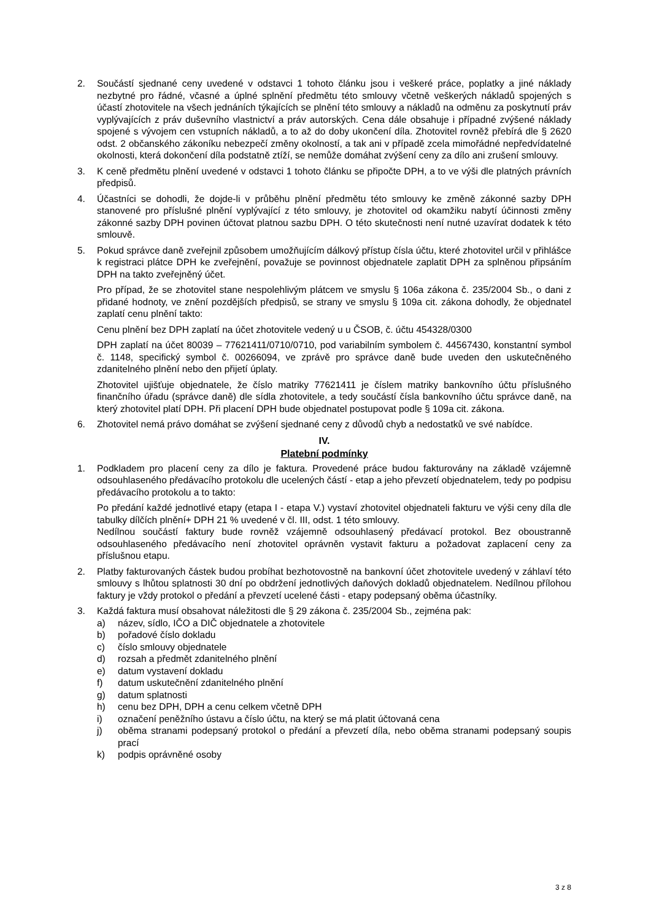2. Součástí sjednané ceny uvedené v odstavci 1 tohoto článku jsou i veškeré práce, poplatky a jiné náklady nezbytné pro řádné, včasné a úplné splnění předmětu této smlouvy včetně veškerých nákladů spojených s účastí zhotovitele na všech jednáních týkajících se plnění této smlouvy a nákladů na odměnu za poskytnutí práv vyplývajících z práv duševního vlastnictví a práv autorských. Cena dále obsahuje i případné zvýšené náklady spojené s vývojem cen vstupních nákladů, a to až do doby ukončení díla. Zhotovitel rovněž přebírá dle § 2620 odst. 2 občanského zákoníku nebezpečí změny okolností, a tak ani v případě zcela mimořádné nepředvídatelné okolnosti, která dokončení díla podstatně ztíží, se nemůže domáhat zvýšení ceny za dílo ani zrušení smlouvy.
3. K ceně předmětu plnění uvedené v odstavci 1 tohoto článku se připočte DPH, a to ve výši dle platných právních předpisů.
4. Účastníci se dohodli, že dojde-li v průběhu plnění předmětu této smlouvy ke změně zákonné sazby DPH stanovené pro příslušné plnění vyplývající z této smlouvy, je zhotovitel od okamžiku nabytí účinnosti změny zákonné sazby DPH povinen účtovat platnou sazbu DPH. O této skutečnosti není nutné uzavírat dodatek k této smlouvě.
5. Pokud správce daně zveřejnil způsobem umožňujícím dálkový přístup čísla účtu, které zhotovitel určil v přihlášce k registraci plátce DPH ke zveřejnění, považuje se povinnost objednatele zaplatit DPH za splněnou připsáním DPH na takto zveřejněný účet.
Pro případ, že se zhotovitel stane nespolehlivým plátcem ve smyslu § 106a zákona č. 235/2004 Sb., o dani z přidané hodnoty, ve znění pozdějších předpisů, se strany ve smyslu § 109a cit. zákona dohodly, že objednatel zaplatí cenu plnění takto:
Cenu plnění bez DPH zaplatí na účet zhotovitele vedený u u ČSOB, č. účtu 454328/0300
DPH zaplatí na účet 80039 – 77621411/0710/0710, pod variabilním symbolem č. 44567430, konstantní symbol č. 1148, specifický symbol č. 00266094, ve zprávě pro správce daně bude uveden den uskutečněného zdanitelného plnění nebo den přijetí úplaty.
Zhotovitel ujišťuje objednatele, že číslo matriky 77621411 je číslem matriky bankovního účtu příslušného finančního úřadu (správce daně) dle sídla zhotovitele, a tedy součástí čísla bankovního účtu správce daně, na který zhotovitel platí DPH. Při placení DPH bude objednatel postupovat podle § 109a cit. zákona.
6. Zhotovitel nemá právo domáhat se zvýšení sjednané ceny z důvodů chyb a nedostatků ve své nabídce.
IV.
Platební podmínky
1. Podkladem pro placení ceny za dílo je faktura. Provedené práce budou fakturovány na základě vzájemně odsouhlaseného předávacího protokolu dle ucelených částí - etap a jeho převzetí objednatelem, tedy po podpisu předávacího protokolu a to takto:
Po předání každé jednotlivé etapy (etapa I - etapa V.) vystaví zhotovitel objednateli fakturu ve výši ceny díla dle tabulky dílčích plnění+ DPH 21 % uvedené v čl. III, odst. 1 této smlouvy.
Nedílnou součástí faktury bude rovněž vzájemně odsouhlasený předávací protokol. Bez oboustranně odsouhlaseného předávacího není zhotovitel oprávněn vystavit fakturu a požadovat zaplacení ceny za příslušnou etapu.
2. Platby fakturovaných částek budou probíhat bezhotovostně na bankovní účet zhotovitele uvedený v záhlaví této smlouvy s lhůtou splatnosti 30 dní po obdržení jednotlivých daňových dokladů objednatelem. Nedílnou přílohou faktury je vždy protokol o předání a převzetí ucelené části - etapy podepsaný oběma účastníky.
3. Každá faktura musí obsahovat náležitosti dle § 29 zákona č. 235/2004 Sb., zejména pak:
a) název, sídlo, IČO a DIČ objednatele a zhotovitele
b) pořadové číslo dokladu
c) číslo smlouvy objednatele
d) rozsah a předmět zdanitelného plnění
e) datum vystavení dokladu
f) datum uskutečnění zdanitelného plnění
g) datum splatnosti
h) cenu bez DPH, DPH a cenu celkem včetně DPH
i) označení peněžního ústavu a číslo účtu, na který se má platit účtovaná cena
j) oběma stranami podepsaný protokol o předání a převzetí díla, nebo oběma stranami podepsaný soupis prací
k) podpis oprávněné osoby
3 z 8